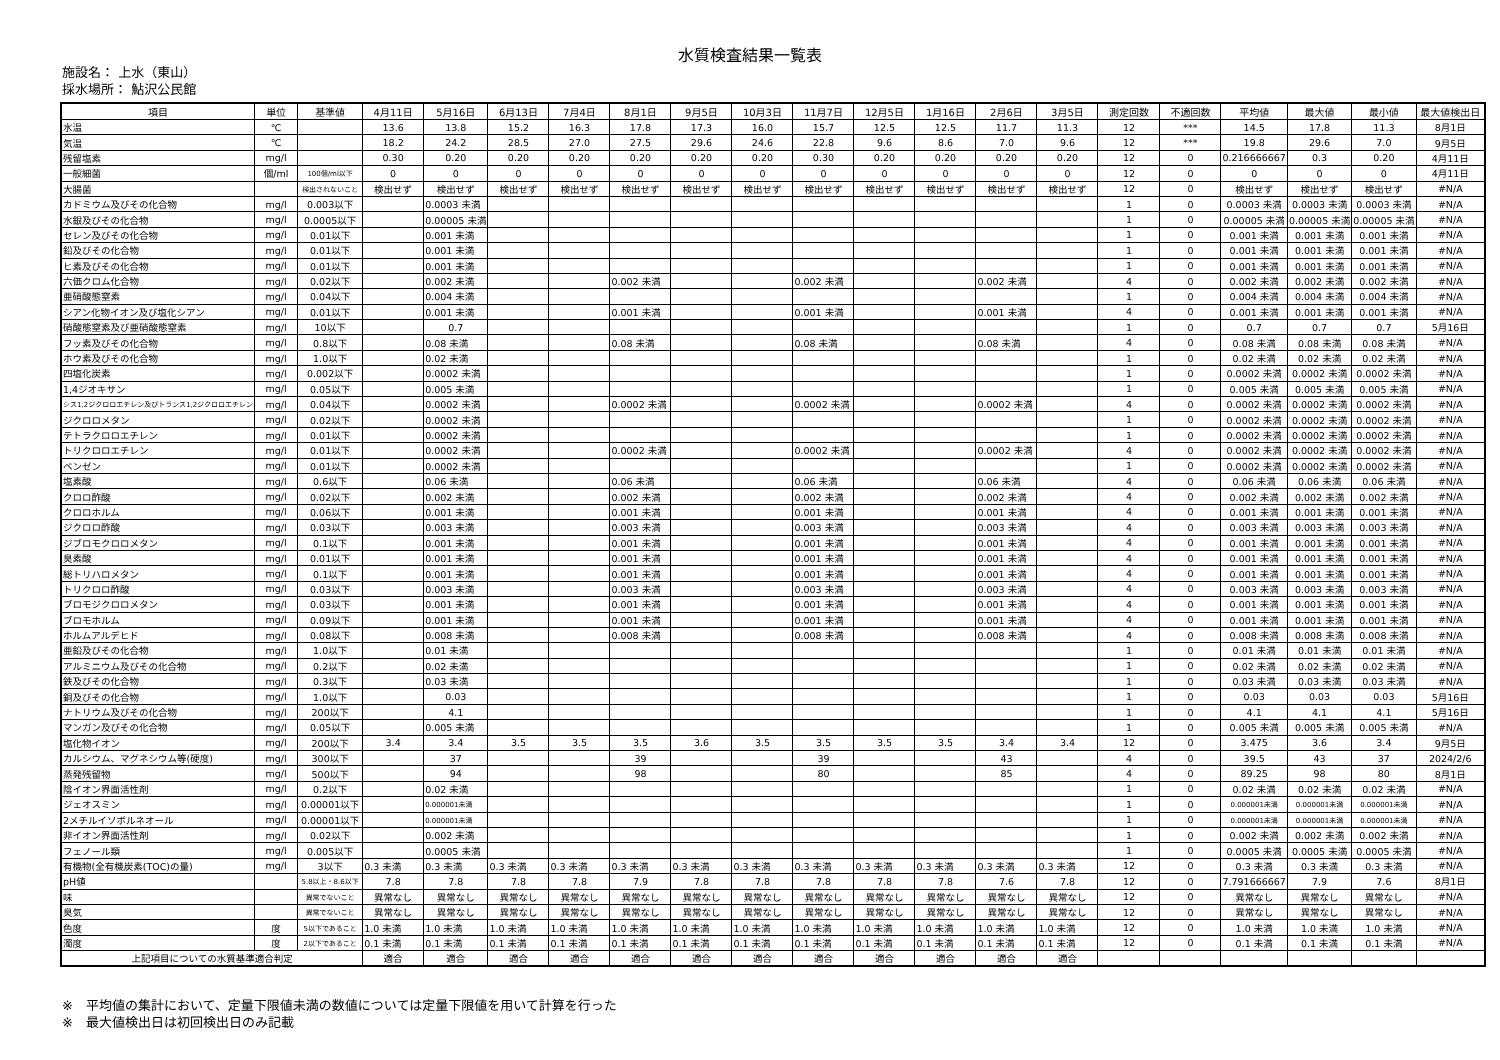水質検査結果一覧表
施設名： 上水（東山）
採水場所： 鮎沢公民館
| 項目 | 単位 | 基準値 | 4月11日 | 5月16日 | 6月13日 | 7月4日 | 8月1日 | 9月5日 | 10月3日 | 11月7日 | 12月5日 | 1月16日 | 2月6日 | 3月5日 | 測定回数 | 不適回数 | 平均値 | 最大値 | 最小値 | 最大値検出日 |
| --- | --- | --- | --- | --- | --- | --- | --- | --- | --- | --- | --- | --- | --- | --- | --- | --- | --- | --- | --- | --- |
| 水温 | ℃ | | 13.6 | 13.8 | 15.2 | 16.3 | 17.8 | 17.3 | 16.0 | 15.7 | 12.5 | 12.5 | 11.7 | 11.3 | 12 | *** | 14.5 | 17.8 | 11.3 | 8月1日 |
| 気温 | ℃ | | 18.2 | 24.2 | 28.5 | 27.0 | 27.5 | 29.6 | 24.6 | 22.8 | 9.6 | 8.6 | 7.0 | 9.6 | 12 | *** | 19.8 | 29.6 | 7.0 | 9月5日 |
| 残留塩素 | mg/l | | 0.30 | 0.20 | 0.20 | 0.20 | 0.20 | 0.20 | 0.20 | 0.30 | 0.20 | 0.20 | 0.20 | 0.20 | 12 | 0 | 0.216666667 | 0.3 | 0.20 | 4月11日 |
| 一般細菌 | 個/ml | 100個/ml以下 | 0 | 0 | 0 | 0 | 0 | 0 | 0 | 0 | 0 | 0 | 0 | 0 | 12 | 0 | 0 | 0 | 0 | 4月11日 |
| 大腸菌 | | 検出されないこと | 検出せず | 検出せず | 検出せず | 検出せず | 検出せず | 検出せず | 検出せず | 検出せず | 検出せず | 検出せず | 検出せず | 検出せず | 12 | 0 | 検出せず | 検出せず | 検出せず | #N/A |
| カドミウム及びその化合物 | mg/l | 0.003以下 | | 0.0003 未満 | | | | | | | | | | | 1 | 0 | 0.0003 未満 | 0.0003 未満 | 0.0003 未満 | #N/A |
| 水銀及びその化合物 | mg/l | 0.0005以下 | | 0.00005 未満 | | | | | | | | | | | 1 | 0 | 0.00005 未満 | 0.00005 未満 | 0.00005 未満 | #N/A |
| セレン及びその化合物 | mg/l | 0.01以下 | | 0.001 未満 | | | | | | | | | | | 1 | 0 | 0.001 未満 | 0.001 未満 | 0.001 未満 | #N/A |
| 鉛及びその化合物 | mg/l | 0.01以下 | | 0.001 未満 | | | | | | | | | | | 1 | 0 | 0.001 未満 | 0.001 未満 | 0.001 未満 | #N/A |
| ヒ素及びその化合物 | mg/l | 0.01以下 | | 0.001 未満 | | | | | | | | | | | 1 | 0 | 0.001 未満 | 0.001 未満 | 0.001 未満 | #N/A |
| 六価クロム化合物 | mg/l | 0.02以下 | | 0.002 未満 | | | 0.002 未満 | | | 0.002 未満 | | | 0.002 未満 | | 4 | 0 | 0.002 未満 | 0.002 未満 | 0.002 未満 | #N/A |
| 亜硝酸態窒素 | mg/l | 0.04以下 | | 0.004 未満 | | | | | | | | | | | 1 | 0 | 0.004 未満 | 0.004 未満 | 0.004 未満 | #N/A |
| シアン化物イオン及び塩化シアン | mg/l | 0.01以下 | | 0.001 未満 | | | 0.001 未満 | | | 0.001 未満 | | | 0.001 未満 | | 4 | 0 | 0.001 未満 | 0.001 未満 | 0.001 未満 | #N/A |
| 硝酸態窒素及び亜硝酸態窒素 | mg/l | 10以下 | | 0.7 | | | | | | | | | | | 1 | 0 | 0.7 | 0.7 | 0.7 | 5月16日 |
| フッ素及びその化合物 | mg/l | 0.8以下 | | 0.08 未満 | | | 0.08 未満 | | | 0.08 未満 | | | 0.08 未満 | | 4 | 0 | 0.08 未満 | 0.08 未満 | 0.08 未満 | #N/A |
| ホウ素及びその化合物 | mg/l | 1.0以下 | | 0.02 未満 | | | | | | | | | | | 1 | 0 | 0.02 未満 | 0.02 未満 | 0.02 未満 | #N/A |
| 四塩化炭素 | mg/l | 0.002以下 | | 0.0002 未満 | | | | | | | | | | | 1 | 0 | 0.0002 未満 | 0.0002 未満 | 0.0002 未満 | #N/A |
| 1,4ジオキサン | mg/l | 0.05以下 | | 0.005 未満 | | | | | | | | | | | 1 | 0 | 0.005 未満 | 0.005 未満 | 0.005 未満 | #N/A |
| シス1,2ジクロロエチレン及びトランス1,2ジクロロエチレン | mg/l | 0.04以下 | | 0.0002 未満 | | | 0.0002 未満 | | | 0.0002 未満 | | | 0.0002 未満 | | 4 | 0 | 0.0002 未満 | 0.0002 未満 | 0.0002 未満 | #N/A |
| ジクロロメタン | mg/l | 0.02以下 | | 0.0002 未満 | | | | | | | | | | | 1 | 0 | 0.0002 未満 | 0.0002 未満 | 0.0002 未満 | #N/A |
| テトラクロロエチレン | mg/l | 0.01以下 | | 0.0002 未満 | | | | | | | | | | | 1 | 0 | 0.0002 未満 | 0.0002 未満 | 0.0002 未満 | #N/A |
| トリクロロエチレン | mg/l | 0.01以下 | | 0.0002 未満 | | | 0.0002 未満 | | | 0.0002 未満 | | | 0.0002 未満 | | 4 | 0 | 0.0002 未満 | 0.0002 未満 | 0.0002 未満 | #N/A |
| ベンゼン | mg/l | 0.01以下 | | 0.0002 未満 | | | | | | | | | | | 1 | 0 | 0.0002 未満 | 0.0002 未満 | 0.0002 未満 | #N/A |
| 塩素酸 | mg/l | 0.6以下 | | 0.06 未満 | | | 0.06 未満 | | | 0.06 未満 | | | 0.06 未満 | | 4 | 0 | 0.06 未満 | 0.06 未満 | 0.06 未満 | #N/A |
| クロロ酢酸 | mg/l | 0.02以下 | | 0.002 未満 | | | 0.002 未満 | | | 0.002 未満 | | | 0.002 未満 | | 4 | 0 | 0.002 未満 | 0.002 未満 | 0.002 未満 | #N/A |
| クロロホルム | mg/l | 0.06以下 | | 0.001 未満 | | | 0.001 未満 | | | 0.001 未満 | | | 0.001 未満 | | 4 | 0 | 0.001 未満 | 0.001 未満 | 0.001 未満 | #N/A |
| ジクロロ酢酸 | mg/l | 0.03以下 | | 0.003 未満 | | | 0.003 未満 | | | 0.003 未満 | | | 0.003 未満 | | 4 | 0 | 0.003 未満 | 0.003 未満 | 0.003 未満 | #N/A |
| ジブロモクロロメタン | mg/l | 0.1以下 | | 0.001 未満 | | | 0.001 未満 | | | 0.001 未満 | | | 0.001 未満 | | 4 | 0 | 0.001 未満 | 0.001 未満 | 0.001 未満 | #N/A |
| 臭素酸 | mg/l | 0.01以下 | | 0.001 未満 | | | 0.001 未満 | | | 0.001 未満 | | | 0.001 未満 | | 4 | 0 | 0.001 未満 | 0.001 未満 | 0.001 未満 | #N/A |
| 総トリハロメタン | mg/l | 0.1以下 | | 0.001 未満 | | | 0.001 未満 | | | 0.001 未満 | | | 0.001 未満 | | 4 | 0 | 0.001 未満 | 0.001 未満 | 0.001 未満 | #N/A |
| トリクロロ酢酸 | mg/l | 0.03以下 | | 0.003 未満 | | | 0.003 未満 | | | 0.003 未満 | | | 0.003 未満 | | 4 | 0 | 0.003 未満 | 0.003 未満 | 0.003 未満 | #N/A |
| ブロモジクロロメタン | mg/l | 0.03以下 | | 0.001 未満 | | | 0.001 未満 | | | 0.001 未満 | | | 0.001 未満 | | 4 | 0 | 0.001 未満 | 0.001 未満 | 0.001 未満 | #N/A |
| ブロモホルム | mg/l | 0.09以下 | | 0.001 未満 | | | 0.001 未満 | | | 0.001 未満 | | | 0.001 未満 | | 4 | 0 | 0.001 未満 | 0.001 未満 | 0.001 未満 | #N/A |
| ホルムアルデヒド | mg/l | 0.08以下 | | 0.008 未満 | | | 0.008 未満 | | | 0.008 未満 | | | 0.008 未満 | | 4 | 0 | 0.008 未満 | 0.008 未満 | 0.008 未満 | #N/A |
| 亜鉛及びその化合物 | mg/l | 1.0以下 | | 0.01 未満 | | | | | | | | | | | 1 | 0 | 0.01 未満 | 0.01 未満 | 0.01 未満 | #N/A |
| アルミニウム及びその化合物 | mg/l | 0.2以下 | | 0.02 未満 | | | | | | | | | | | 1 | 0 | 0.02 未満 | 0.02 未満 | 0.02 未満 | #N/A |
| 鉄及びその化合物 | mg/l | 0.3以下 | | 0.03 未満 | | | | | | | | | | | 1 | 0 | 0.03 未満 | 0.03 未満 | 0.03 未満 | #N/A |
| 銅及びその化合物 | mg/l | 1.0以下 | | 0.03 | | | | | | | | | | | 1 | 0 | 0.03 | 0.03 | 0.03 | 5月16日 |
| ナトリウム及びその化合物 | mg/l | 200以下 | | 4.1 | | | | | | | | | | | 1 | 0 | 4.1 | 4.1 | 4.1 | 5月16日 |
| マンガン及びその化合物 | mg/l | 0.05以下 | | 0.005 未満 | | | | | | | | | | | 1 | 0 | 0.005 未満 | 0.005 未満 | 0.005 未満 | #N/A |
| 塩化物イオン | mg/l | 200以下 | 3.4 | 3.4 | 3.5 | 3.5 | 3.5 | 3.6 | 3.5 | 3.5 | 3.5 | 3.5 | 3.4 | 3.4 | 12 | 0 | 3.475 | 3.6 | 3.4 | 9月5日 |
| カルシウム、マグネシウム等(硬度) | mg/l | 300以下 | | 37 | | | 39 | | | 39 | | | 43 | | 4 | 0 | 39.5 | 43 | 37 | 2024/2/6 |
| 蒸発残留物 | mg/l | 500以下 | | 94 | | | 98 | | | 80 | | | 85 | | 4 | 0 | 89.25 | 98 | 80 | 8月1日 |
| 陰イオン界面活性剤 | mg/l | 0.2以下 | | 0.02 未満 | | | | | | | | | | | 1 | 0 | 0.02 未満 | 0.02 未満 | 0.02 未満 | #N/A |
| ジェオスミン | mg/l | 0.00001以下 | | 0.000001未満 | | | | | | | | | | | 1 | 0 | 0.000001未満 | 0.000001未満 | 0.000001未満 | #N/A |
| 2メチルイソボルネオール | mg/l | 0.00001以下 | | 0.000001未満 | | | | | | | | | | | 1 | 0 | 0.000001未満 | 0.000001未満 | 0.000001未満 | #N/A |
| 非イオン界面活性剤 | mg/l | 0.02以下 | | 0.002 未満 | | | | | | | | | | | 1 | 0 | 0.002 未満 | 0.002 未満 | 0.002 未満 | #N/A |
| フェノール類 | mg/l | 0.005以下 | | 0.0005 未満 | | | | | | | | | | | 1 | 0 | 0.0005 未満 | 0.0005 未満 | 0.0005 未満 | #N/A |
| 有機物(全有機炭素(TOC)の量) | mg/l | 3以下 | 0.3 未満 | 0.3 未満 | 0.3 未満 | 0.3 未満 | 0.3 未満 | 0.3 未満 | 0.3 未満 | 0.3 未満 | 0.3 未満 | 0.3 未満 | 0.3 未満 | 0.3 未満 | 12 | 0 | 0.3 未満 | 0.3 未満 | 0.3 未満 | #N/A |
| pH値 | | 5.8以上・8.6以下 | 7.8 | 7.8 | 7.8 | 7.8 | 7.9 | 7.8 | 7.8 | 7.8 | 7.8 | 7.8 | 7.6 | 7.8 | 12 | 0 | 7.791666667 | 7.9 | 7.6 | 8月1日 |
| 味 | | 異常でないこと | 異常なし | 異常なし | 異常なし | 異常なし | 異常なし | 異常なし | 異常なし | 異常なし | 異常なし | 異常なし | 異常なし | 異常なし | 12 | 0 | 異常なし | 異常なし | 異常なし | #N/A |
| 臭気 | | 異常でないこと | 異常なし | 異常なし | 異常なし | 異常なし | 異常なし | 異常なし | 異常なし | 異常なし | 異常なし | 異常なし | 異常なし | 異常なし | 12 | 0 | 異常なし | 異常なし | 異常なし | #N/A |
| 色度 | 度 | 5以下であること | 1.0 未満 | 1.0 未満 | 1.0 未満 | 1.0 未満 | 1.0 未満 | 1.0 未満 | 1.0 未満 | 1.0 未満 | 1.0 未満 | 1.0 未満 | 1.0 未満 | 1.0 未満 | 12 | 0 | 1.0 未満 | 1.0 未満 | 1.0 未満 | #N/A |
| 濁度 | 度 | 2以下であること | 0.1 未満 | 0.1 未満 | 0.1 未満 | 0.1 未満 | 0.1 未満 | 0.1 未満 | 0.1 未満 | 0.1 未満 | 0.1 未満 | 0.1 未満 | 0.1 未満 | 0.1 未満 | 12 | 0 | 0.1 未満 | 0.1 未満 | 0.1 未満 | #N/A |
| 上記項目についての水質基準適合判定 | | | 適合 | 適合 | 適合 | 適合 | 適合 | 適合 | 適合 | 適合 | 適合 | 適合 | 適合 | 適合 | | | | | | |
※　平均値の集計において、定量下限値未満の数値については定量下限値を用いて計算を行った
※　最大値検出日は初回検出日のみ記載